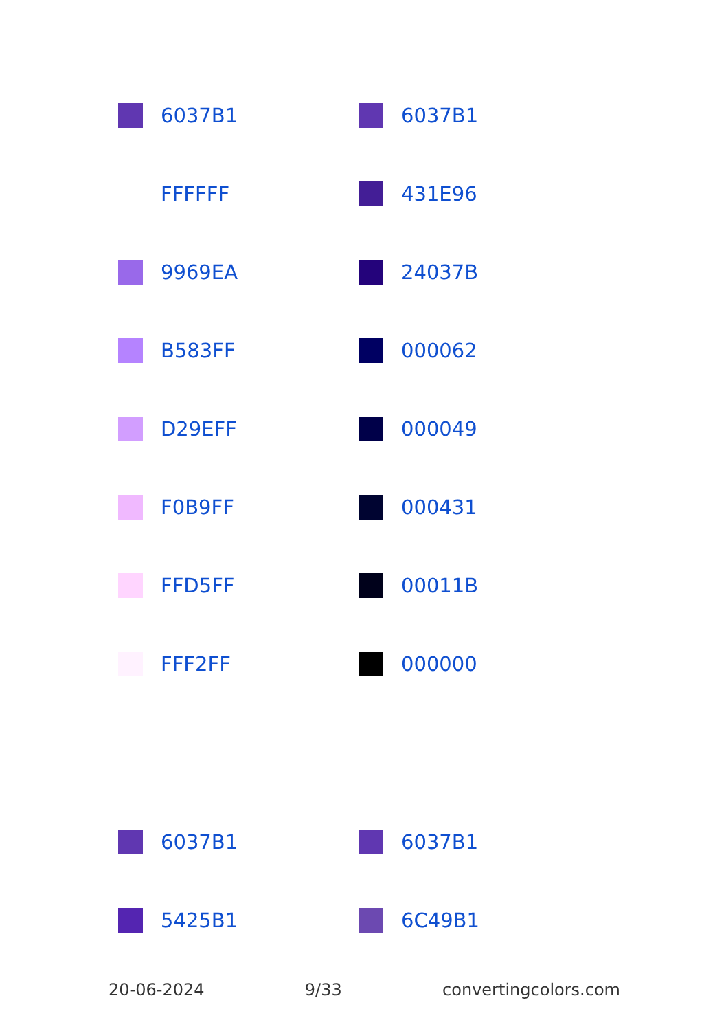6037B1 6037B1
FFFFFF 431E96
9969EA 24037B
B583FF 000062
D29EFF 000049
F0B9FF 000431
FFD5FF 00011B
FFF2FF 000000
6037B1 6037B1
5425B1 6C49B1
20-06-2024 9/33 convertingcolors.com